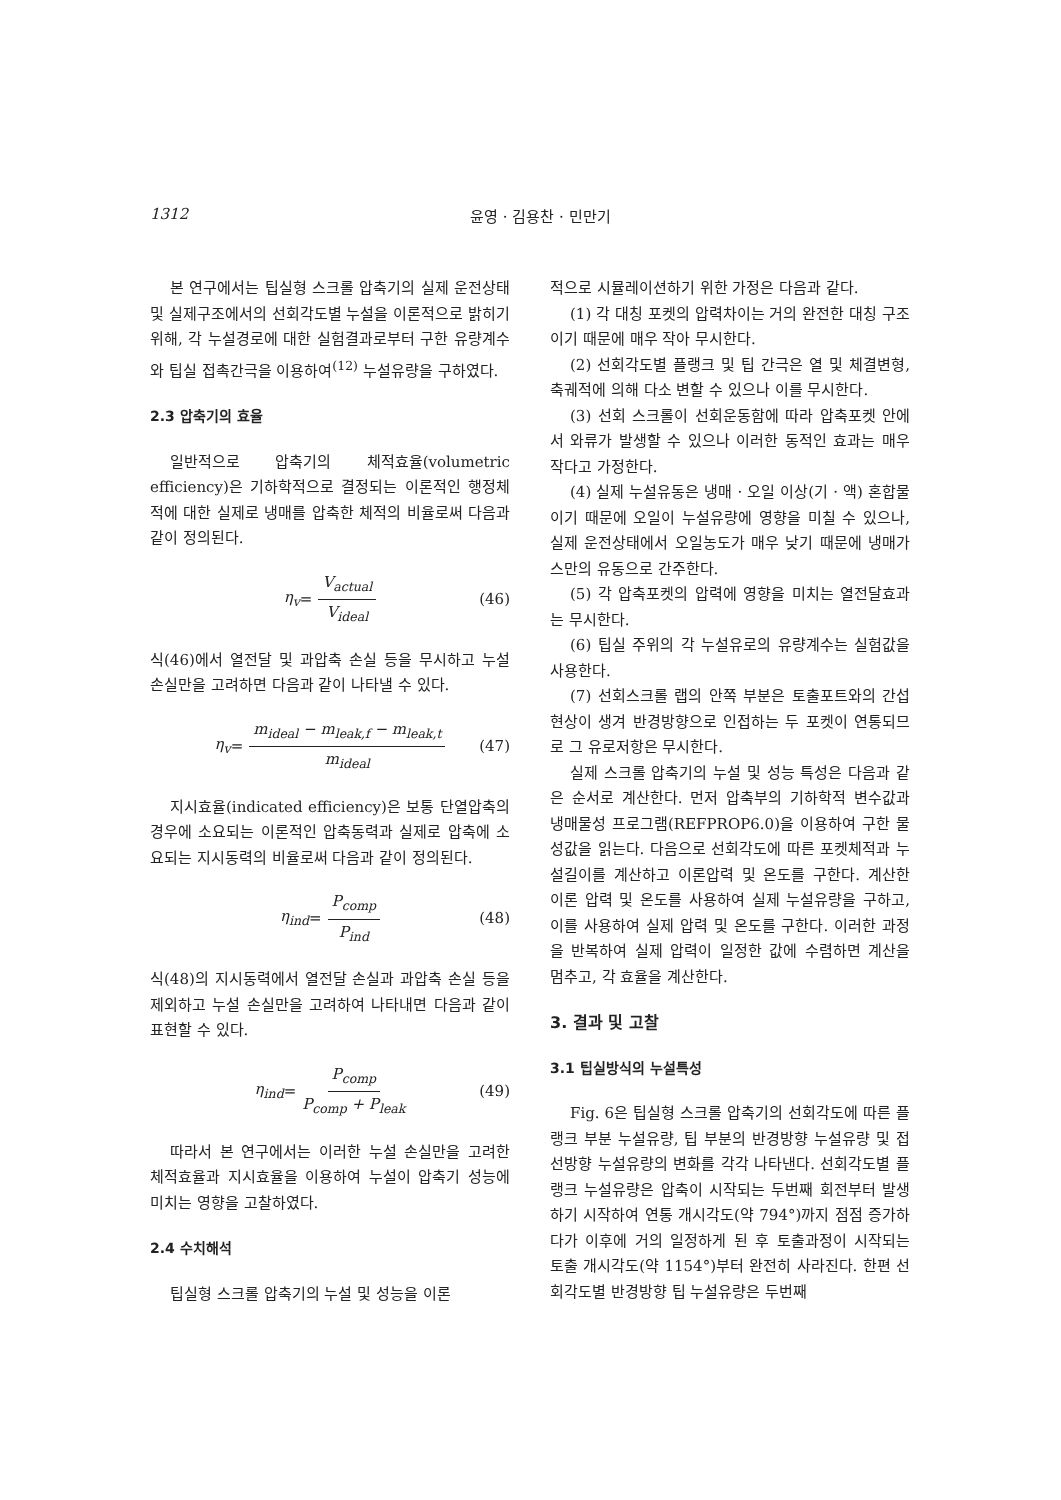1312 윤영 · 김용찬 · 민만기
본 연구에서는 팁실형 스크롤 압축기의 실제 운전상태 및 실제구조에서의 선회각도별 누설을 이론적으로 밝히기 위해, 각 누설경로에 대한 실험결과로부터 구한 유량계수와 팁실 접촉간극을 이용하여<sup>(12)</sup> 누설유량을 구하였다.
2.3 압축기의 효율
일반적으로 압축기의 체적효율(volumetric efficiency)은 기하학적으로 결정되는 이론적인 행정체적에 대한 실제로 냉매를 압축한 체적의 비율로써 다음과 같이 정의된다.
η<sub>v</sub> = V<sub>actual</sub> V<sub>ideal</sub> (46)
식(46)에서 열전달 및 과압축 손실 등을 무시하고 누설 손실만을 고려하면 다음과 같이 나타낼 수 있다.
η<sub>v</sub> = m<sub>ideal</sub> − m<sub>leak,f</sub> − m<sub>leak,t</sub> m<sub>ideal</sub> (47)
지시효율(indicated efficiency)은 보통 단열압축의 경우에 소요되는 이론적인 압축동력과 실제로 압축에 소요되는 지시동력의 비율로써 다음과 같이 정의된다.
η<sub>ind</sub> = P<sub>comp</sub> P<sub>ind</sub> (48)
식(48)의 지시동력에서 열전달 손실과 과압축 손실 등을 제외하고 누설 손실만을 고려하여 나타내면 다음과 같이 표현할 수 있다.
η<sub>ind</sub> = P<sub>comp</sub> P<sub>comp</sub> + P<sub>leak</sub> (49)
따라서 본 연구에서는 이러한 누설 손실만을 고려한 체적효율과 지시효율을 이용하여 누설이 압축기 성능에 미치는 영향을 고찰하였다.
2.4 수치해석
팁실형 스크롤 압축기의 누설 및 성능을 이론
적으로 시뮬레이션하기 위한 가정은 다음과 같다.
(1) 각 대칭 포켓의 압력차이는 거의 완전한 대칭 구조이기 때문에 매우 작아 무시한다.
(2) 선회각도별 플랭크 및 팁 간극은 열 및 체결변형, 축궤적에 의해 다소 변할 수 있으나 이를 무시한다.
(3) 선회 스크롤이 선회운동함에 따라 압축포켓 안에서 와류가 발생할 수 있으나 이러한 동적인 효과는 매우 작다고 가정한다.
(4) 실제 누설유동은 냉매 · 오일 이상(기 · 액) 혼합물이기 때문에 오일이 누설유량에 영향을 미칠 수 있으나, 실제 운전상태에서 오일농도가 매우 낮기 때문에 냉매가스만의 유동으로 간주한다.
(5) 각 압축포켓의 압력에 영향을 미치는 열전달효과는 무시한다.
(6) 팁실 주위의 각 누설유로의 유량계수는 실험값을 사용한다.
(7) 선회스크롤 랩의 안쪽 부분은 토출포트와의 간섭현상이 생겨 반경방향으로 인접하는 두 포켓이 연통되므로 그 유로저항은 무시한다.
실제 스크롤 압축기의 누설 및 성능 특성은 다음과 같은 순서로 계산한다. 먼저 압축부의 기하학적 변수값과 냉매물성 프로그램(REFPROP6.0)을 이용하여 구한 물성값을 읽는다. 다음으로 선회각도에 따른 포켓체적과 누설길이를 계산하고 이론압력 및 온도를 구한다. 계산한 이론 압력 및 온도를 사용하여 실제 누설유량을 구하고, 이를 사용하여 실제 압력 및 온도를 구한다. 이러한 과정을 반복하여 실제 압력이 일정한 값에 수렴하면 계산을 멈추고, 각 효율을 계산한다.
3. 결과 및 고찰
3.1 팁실방식의 누설특성
Fig. 6은 팁실형 스크롤 압축기의 선회각도에 따른 플랭크 부분 누설유량, 팁 부분의 반경방향 누설유량 및 접선방향 누설유량의 변화를 각각 나타낸다. 선회각도별 플랭크 누설유량은 압축이 시작되는 두번째 회전부터 발생하기 시작하여 연통 개시각도(약 794°)까지 점점 증가하다가 이후에 거의 일정하게 된 후 토출과정이 시작되는 토출 개시각도(약 1154°)부터 완전히 사라진다. 한편 선회각도별 반경방향 팁 누설유량은 두번째